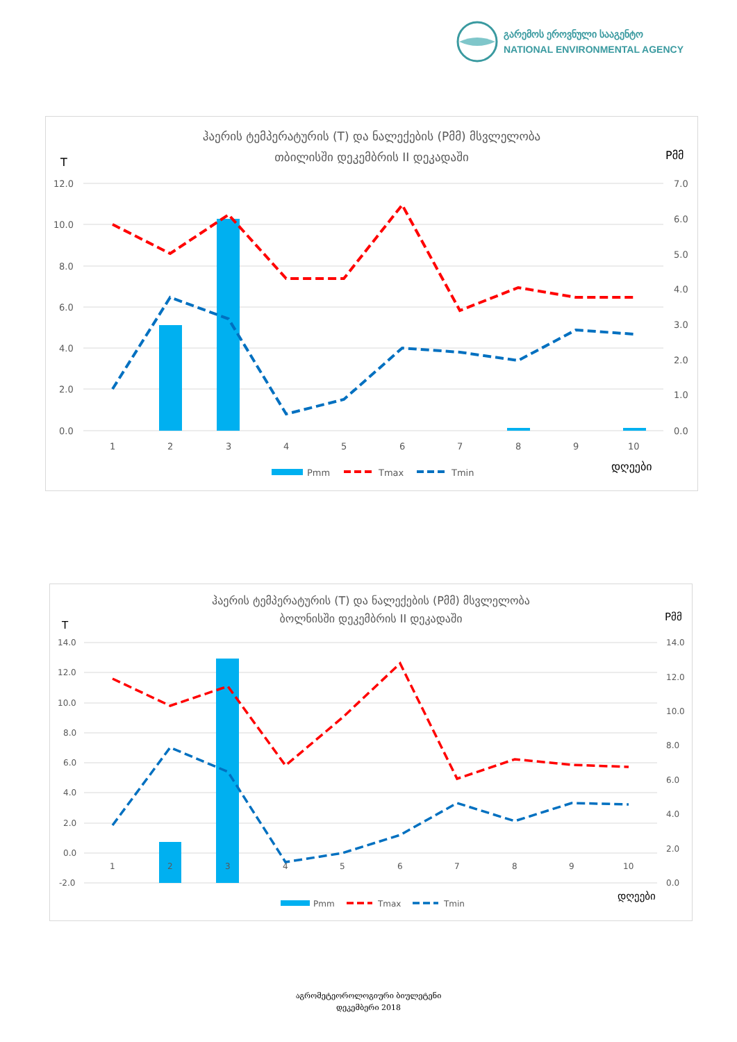გარემოს ეროვნული სააგენტო
NATIONAL ENVIRONMENTAL AGENCY
ჰაერის ტემპერატურის (T) და ნალექების (Pმმ) მსვლელობა
თბილისში დეკემბრის II დეკადაში
T
Pმმ
12.0
10.0
8.0
6.0
4.0
2.0
0.0
7.0
6.0
5.0
4.0
3.0
2.0
1.0
0.0
1
2
3
4
5
6
7
8
9
10
დღეები
Pmm
Tmax
Tmin
ჰაერის ტემპერატურის (T) და ნალექების (Pმმ) მსვლელობა
ბოლნისში დეკემბრის II დეკადაში
T
Pმმ
14.0
12.0
10.0
8.0
6.0
4.0
2.0
0.0
-2.0
14.0
12.0
10.0
8.0
6.0
4.0
2.0
0.0
1
2
3
4
5
6
7
8
9
10
დღეები
Pmm
Tmax
Tmin
აგრომეტეოროლოგიური ბიულეტენი
დეკემბერი 2018